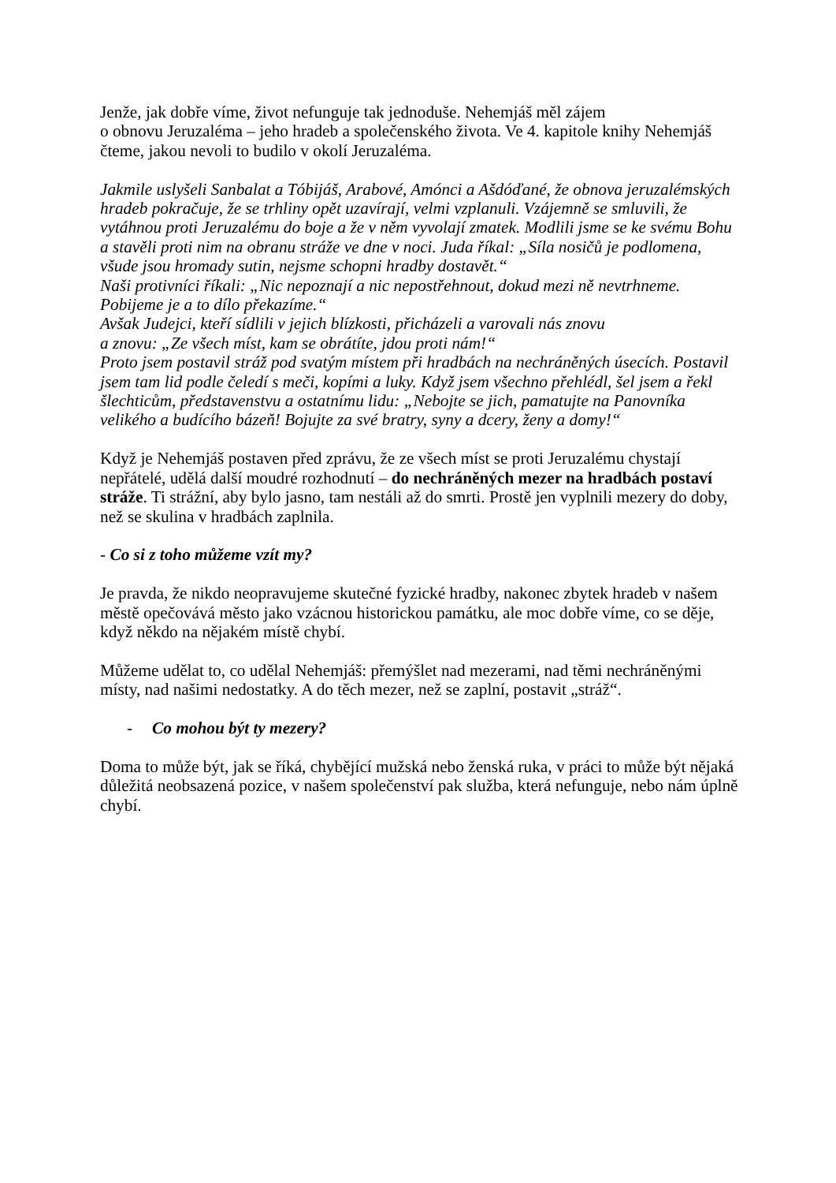Jenže, jak dobře víme, život nefunguje tak jednoduše. Nehemjáš měl zájem
o obnovu Jeruzaléma – jeho hradeb a společenského života. Ve 4. kapitole knihy Nehemjáš čteme, jakou nevoli to budilo v okolí Jeruzaléma.
Jakmile uslyšeli Sanbalat a Tóbijáš, Arabové, Amónci a Ašdóďané, že obnova jeruzalémských hradeb pokračuje, že se trhliny opět uzavírají, velmi vzplanuli. Vzájemně se smluvili, že vytáhnou proti Jeruzalému do boje a že v něm vyvolají zmatek. Modlili jsme se ke svému Bohu a stavěli proti nim na obranu stráže ve dne v noci. Juda říkal: „Síla nosičů je podlomena, všude jsou hromady sutin, nejsme schopni hradby dostavět.“
Naši protivníci říkali: „Nic nepoznají a nic nepostřehnout, dokud mezi ně nevtrhneme. Pobijeme je a to dílo překazíme.“
Avšak Judejci, kteří sídlili v jejich blízkosti, přicházeli a varovali nás znovu
a znovu: „Ze všech míst, kam se obrátíte, jdou proti nám!“
Proto jsem postavil stráž pod svatým místem při hradbách na nechráněných úsecích. Postavil jsem tam lid podle čeledí s meči, kopími a luky. Když jsem všechno přehlédl, šel jsem a řekl šlechticům, představenstvu a ostatnímu lidu: „Nebojte se jich, pamatujte na Panovníka velikého a budícího bázeň! Bojujte za své bratry, syny a dcery, ženy a domy!“
Když je Nehemjáš postaven před zprávu, že ze všech míst se proti Jeruzalému chystají nepřátelé, udělá další moudré rozhodnutí – do nechráněných mezer na hradbách postaví stráže. Ti strážní, aby bylo jasno, tam nestáli až do smrti. Prostě jen vyplnili mezery do doby, než se skulina v hradbách zaplnila.
- Co si z toho můžeme vzít my?
Je pravda, že nikdo neopravujeme skutečné fyzické hradby, nakonec zbytek hradeb v našem městě opečovává město jako vzácnou historickou památku, ale moc dobře víme, co se děje, když někdo na nějakém místě chybí.
Můžeme udělat to, co udělal Nehemjáš: přemýšlet nad mezerami, nad těmi nechráněnými místy, nad našimi nedostatky. A do těch mezer, než se zaplní, postavit „stráž“.
- Co mohou být ty mezery?
Doma to může být, jak se říká, chybějící mužská nebo ženská ruka, v práci to může být nějaká důležitá neobsazená pozice, v našem společenství pak služba, která nefunguje, nebo nám úplně chybí.